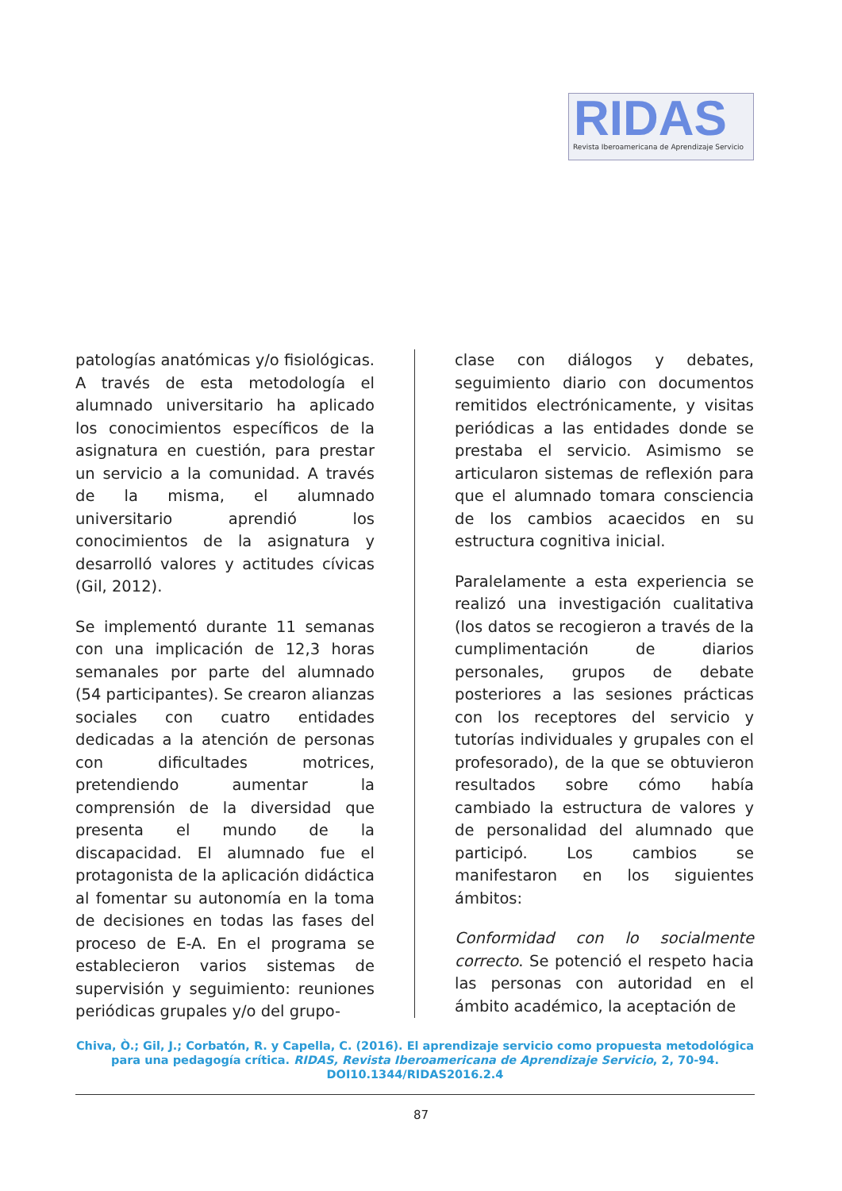RIDAS
Revista Iberoamericana de Aprendizaje Servicio
patologías anatómicas y/o fisiológicas. A través de esta metodología el alumnado universitario ha aplicado los conocimientos específicos de la asignatura en cuestión, para prestar un servicio a la comunidad. A través de la misma, el alumnado universitario aprendió los conocimientos de la asignatura y desarrolló valores y actitudes cívicas (Gil, 2012).
Se implementó durante 11 semanas con una implicación de 12,3 horas semanales por parte del alumnado (54 participantes). Se crearon alianzas sociales con cuatro entidades dedicadas a la atención de personas con dificultades motrices, pretendiendo aumentar la comprensión de la diversidad que presenta el mundo de la discapacidad. El alumnado fue el protagonista de la aplicación didáctica al fomentar su autonomía en la toma de decisiones en todas las fases del proceso de E-A. En el programa se establecieron varios sistemas de supervisión y seguimiento: reuniones periódicas grupales y/o del grupo-
clase con diálogos y debates, seguimiento diario con documentos remitidos electrónicamente, y visitas periódicas a las entidades donde se prestaba el servicio. Asimismo se articularon sistemas de reflexión para que el alumnado tomara consciencia de los cambios acaecidos en su estructura cognitiva inicial.
Paralelamente a esta experiencia se realizó una investigación cualitativa (los datos se recogieron a través de la cumplimentación de diarios personales, grupos de debate posteriores a las sesiones prácticas con los receptores del servicio y tutorías individuales y grupales con el profesorado), de la que se obtuvieron resultados sobre cómo había cambiado la estructura de valores y de personalidad del alumnado que participó. Los cambios se manifestaron en los siguientes ámbitos:
Conformidad con lo socialmente correcto. Se potenció el respeto hacia las personas con autoridad en el ámbito académico, la aceptación de
Chiva, Ò.; Gil, J.; Corbatón, R. y Capella, C. (2016). El aprendizaje servicio como propuesta metodológica para una pedagogía crítica. RIDAS, Revista Iberoamericana de Aprendizaje Servicio, 2, 70-94.
DOI10.1344/RIDAS2016.2.4
87